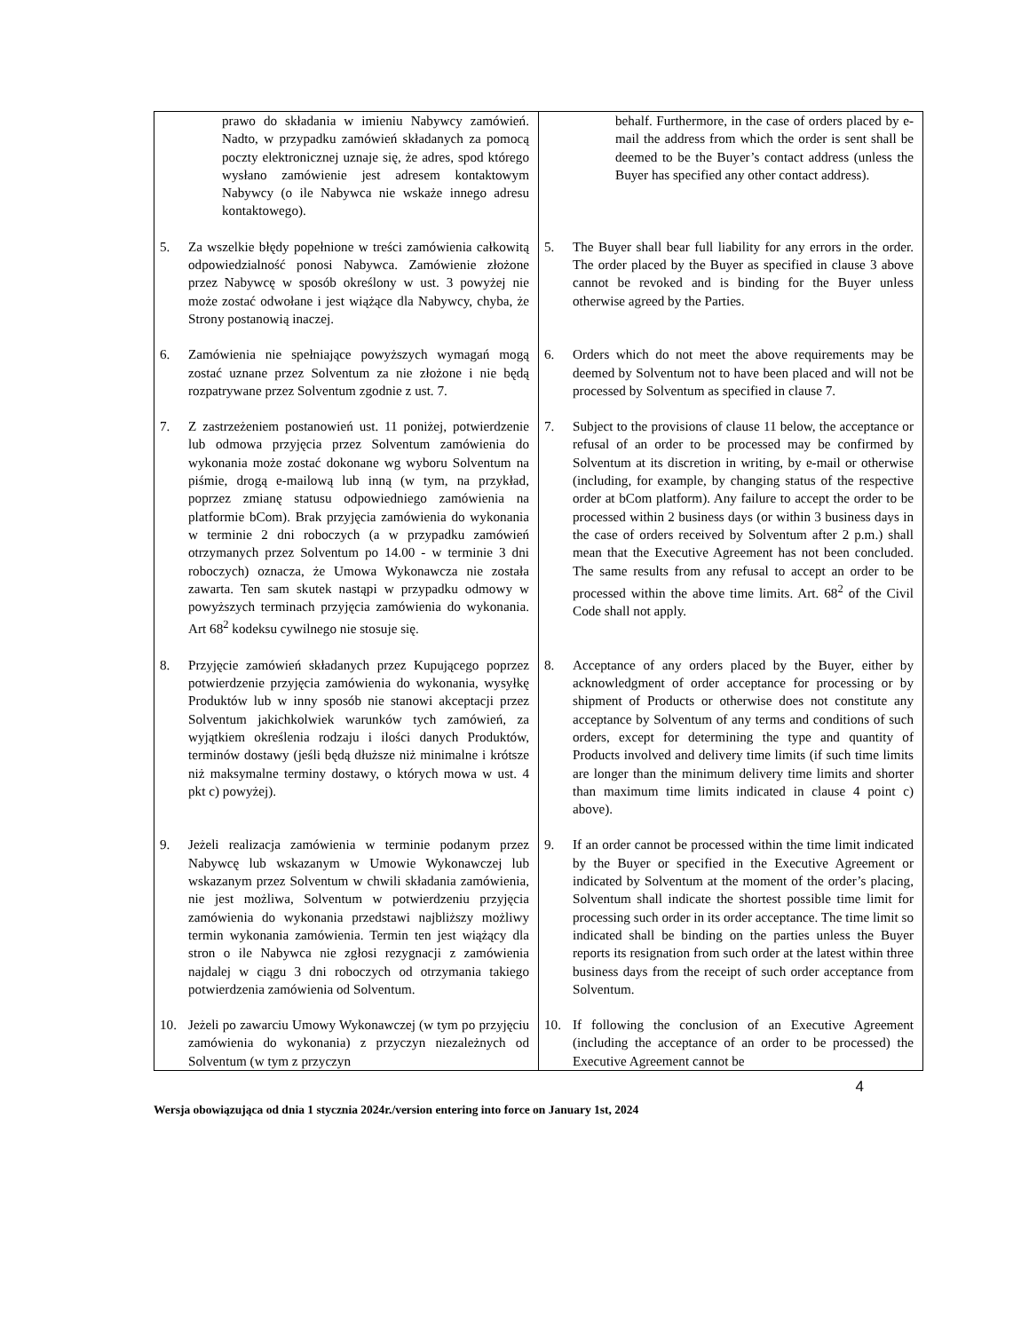| prawo do składania w imieniu Nabywcy zamówień. Nadto, w przypadku zamówień składanych za pomocą poczty elektronicznej uznaje się, że adres, spod którego wysłano zamówienie jest adresem kontaktowym Nabywcy (o ile Nabywca nie wskaże innego adresu kontaktowego). | behalf. Furthermore, in the case of orders placed by e-mail the address from which the order is sent shall be deemed to be the Buyer’s contact address (unless the Buyer has specified any other contact address). |
| 5. Za wszelkie błędy popełnione w treści zamówienia całkowitą odpowiedzialność ponosi Nabywca. Zamówienie złożone przez Nabywcę w sposób określony w ust. 3 powyżej nie może zostać odwołane i jest wiążące dla Nabywcy, chyba, że Strony postanowią inaczej. | 5. The Buyer shall bear full liability for any errors in the order. The order placed by the Buyer as specified in clause 3 above cannot be revoked and is binding for the Buyer unless otherwise agreed by the Parties. |
| 6. Zamówienia nie spełniające powyższych wymagań mogą zostać uznane przez Solventum za nie złożone i nie będą rozpatrywane przez Solventum zgodnie z ust. 7. | 6. Orders which do not meet the above requirements may be deemed by Solventum not to have been placed and will not be processed by Solventum as specified in clause 7. |
| 7. Z zastrzeżeniem postanowień ust. 11 poniżej, potwierdzenie lub odmowa przyjęcia przez Solventum zamówienia do wykonania może zostać dokonane wg wyboru Solventum na piśmie, drogą e-mailową lub inną (w tym, na przykład, poprzez zmianę statusu odpowiedniego zamówienia na platformie bCom). Brak przyjęcia zamówienia do wykonania w terminie 2 dni roboczych (a w przypadku zamówień otrzymanych przez Solventum po 14.00 - w terminie 3 dni roboczych) oznacza, że Umowa Wykonawcza nie została zawarta. Ten sam skutek nastąpi w przypadku odmowy w powyższych terminach przyjęcia zamówienia do wykonania. Art 68<sup>2</sup> kodeksu cywilnego nie stosuje się. | 7. Subject to the provisions of clause 11 below, the acceptance or refusal of an order to be processed may be confirmed by Solventum at its discretion in writing, by e-mail or otherwise (including, for example, by changing status of the respective order at bCom platform). Any failure to accept the order to be processed within 2 business days (or within 3 business days in the case of orders received by Solventum after 2 p.m.) shall mean that the Executive Agreement has not been concluded. The same results from any refusal to accept an order to be processed within the above time limits. Art. 68<sup>2</sup> of the Civil Code shall not apply. |
| 8. Przyjęcie zamówień składanych przez Kupującego poprzez potwierdzenie przyjęcia zamówienia do wykonania, wysyłkę Produktów lub w inny sposób nie stanowi akceptacji przez Solventum jakichkolwiek warunków tych zamówień, za wyjątkiem określenia rodzaju i ilości danych Produktów, terminów dostawy (jeśli będą dłuższe niż minimalne i krótsze niż maksymalne terminy dostawy, o których mowa w ust. 4 pkt c) powyżej). | 8. Acceptance of any orders placed by the Buyer, either by acknowledgment of order acceptance for processing or by shipment of Products or otherwise does not constitute any acceptance by Solventum of any terms and conditions of such orders, except for determining the type and quantity of Products involved and delivery time limits (if such time limits are longer than the minimum delivery time limits and shorter than maximum time limits indicated in clause 4 point c) above). |
| 9. Jeżeli realizacja zamówienia w terminie podanym przez Nabywcę lub wskazanym w Umowie Wykonawczej lub wskazanym przez Solventum w chwili składania zamówienia, nie jest możliwa, Solventum w potwierdzeniu przyjęcia zamówienia do wykonania przedstawi najbliższy możliwy termin wykonania zamówienia. Termin ten jest wiążący dla stron o ile Nabywca nie zgłosi rezygnacji z zamówienia najdalej w ciągu 3 dni roboczych od otrzymania takiego potwierdzenia zamówienia od Solventum. | 9. If an order cannot be processed within the time limit indicated by the Buyer or specified in the Executive Agreement or indicated by Solventum at the moment of the order’s placing, Solventum shall indicate the shortest possible time limit for processing such order in its order acceptance. The time limit so indicated shall be binding on the parties unless the Buyer reports its resignation from such order at the latest within three business days from the receipt of such order acceptance from Solventum. |
| 10. Jeżeli po zawarciu Umowy Wykonawczej (w tym po przyjęciu zamówienia do wykonania) z przyczyn niezależnych od Solventum (w tym z przyczyn | 10. If following the conclusion of an Executive Agreement (including the acceptance of an order to be processed) the Executive Agreement cannot be |
4
Wersja obowiązująca od dnia 1 stycznia 2024r./version entering into force on January 1st, 2024